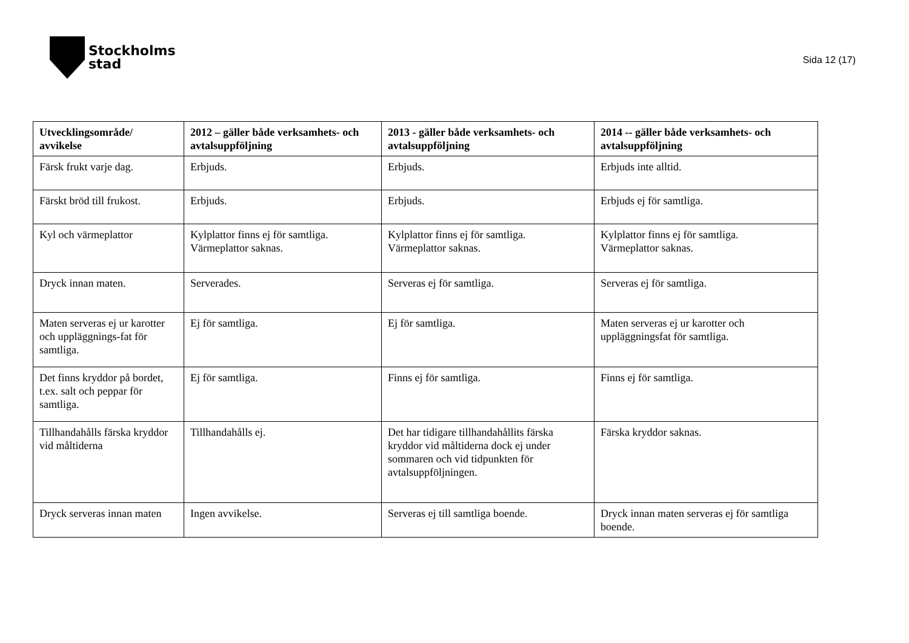Stockholms
stad
Sida 12 (17)
| Utvecklingsområde/ avvikelse | 2012 – gäller både verksamhets- och avtalsuppföljning | 2013 - gäller både verksamhets- och avtalsuppföljning | 2014 -- gäller både verksamhets- och avtalsuppföljning |
| --- | --- | --- | --- |
| Färsk frukt varje dag. | Erbjuds. | Erbjuds. | Erbjuds inte alltid. |
| Färskt bröd till frukost. | Erbjuds. | Erbjuds. | Erbjuds ej för samtliga. |
| Kyl och värmeplattor | Kylplattor finns ej för samtliga. Värmeplattor saknas. | Kylplattor finns ej för samtliga. Värmeplattor saknas. | Kylplattor finns ej för samtliga. Värmeplattor saknas. |
| Dryck innan maten. | Serverades. | Serveras ej för samtliga. | Serveras ej för samtliga. |
| Maten serveras ej ur karotter och uppläggnings-fat för samtliga. | Ej för samtliga. | Ej för samtliga. | Maten serveras ej ur karotter och uppläggningsfat för samtliga. |
| Det finns kryddor på bordet, t.ex. salt och peppar för samtliga. | Ej för samtliga. | Finns ej för samtliga. | Finns ej för samtliga. |
| Tillhandahålls färska kryddor vid måltiderna | Tillhandahålls ej. | Det har tidigare tillhandahållits färska kryddor vid måltiderna dock ej under sommaren och vid tidpunkten för avtalsuppföljningen. | Färska kryddor saknas. |
| Dryck serveras innan maten | Ingen avvikelse. | Serveras ej till samtliga boende. | Dryck innan maten serveras ej för samtliga boende. |